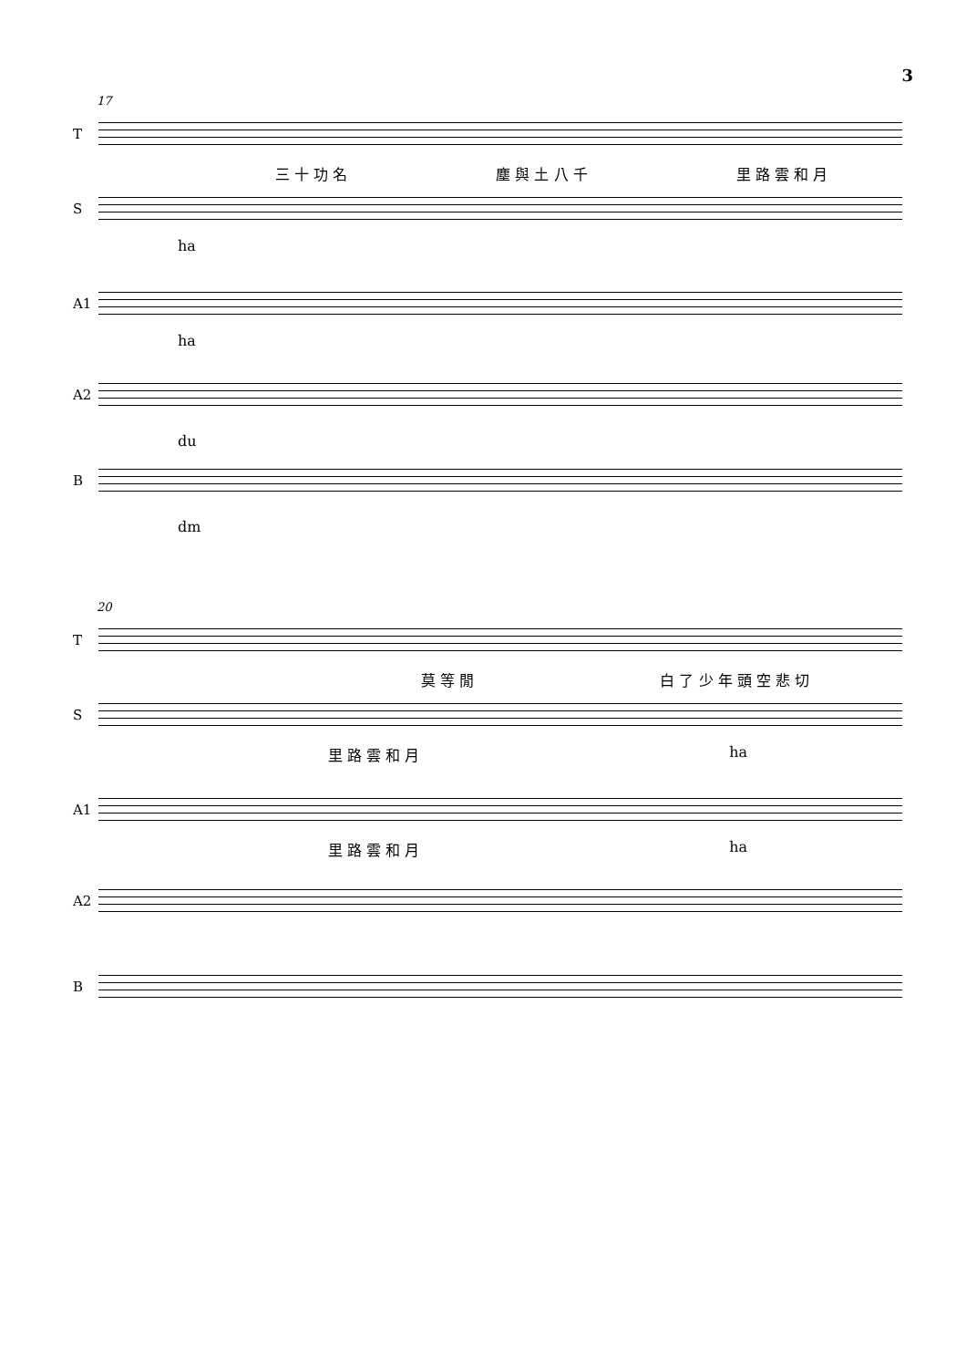3
17
T
三 十 功 名 塵 與 土 八 千 里 路 雲 和 月
S
ha
A1
ha
A2
du
B
dm
20
T
莫 等 閒 白 了 少 年 頭 空 悲 切
S
里 路 雲 和 月 ha
A1
里 路 雲 和 月 ha
A2
B